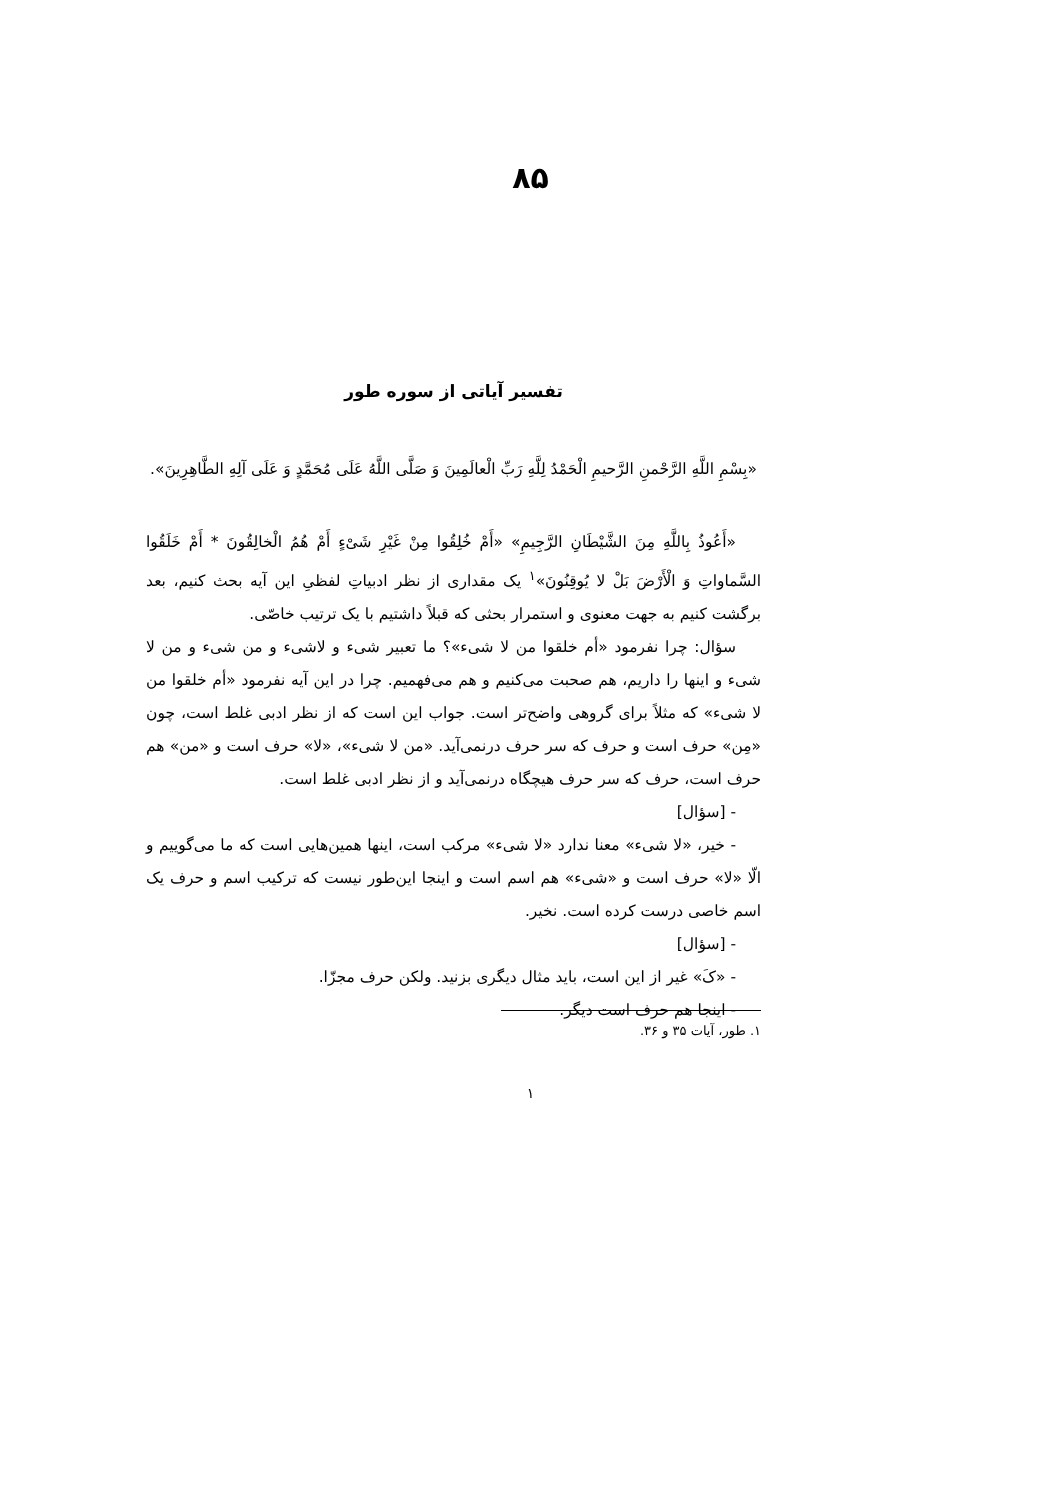۸۵
تفسیر آیاتی از سوره طور
«بِسْمِ اللَّهِ الرَّحْمنِ الرَّحیمِ الْحَمْدُ لِلَّهِ رَبِّ الْعالَمِینَ وَ صَلَّی اللَّهُ عَلَی مُحَمَّدٍ وَ عَلَی آلِهِ الطَّاهِرِینَ».
«أَعُوذُ بِاللَّهِ مِنَ الشَّیْطَانِ الرَّجِیمِ» «أَمْ خُلِقُوا مِنْ غَیْرِ شَیْءٍ أَمْ هُمُ الْخالِقُونَ * أَمْ خَلَقُوا السَّماواتِ وَ الْأَرْضَ بَلْ لا یُوقِنُونَ»<sup>۱</sup> یک مقداری از نظر ادبیاتِ لفظیِ این آیه بحث کنیم، بعد برگشت کنیم به جهت معنوی و استمرار بحثی که قبلاً داشتیم با یک ترتیب خاصّی.
سؤال: چرا نفرمود «أم خلقوا من لا شیء»؟ ما تعبیر شیء و لاشیء و من شیء و من لا شیء و اینها را داریم، هم صحبت می‌کنیم و هم می‌فهمیم. چرا در این آیه نفرمود «أم خلقوا من لا شیء» که مثلاً برای گروهی واضح‌تر است. جواب این است که از نظر ادبی غلط است، چون «مِن» حرف است و حرف که سر حرف درنمی‌آید. «من لا شیء»، «لا» حرف است و «من» هم حرف است، حرف که سر حرف هیچگاه درنمی‌آید و از نظر ادبی غلط است.
- [سؤال]
- خیر، «لا شیء» معنا ندارد «لا شیء» مرکب است، اینها همین‌هایی است که ما می‌گوییم و الّا «لا» حرف است و «شیء» هم اسم است و اینجا این‌طور نیست که ترکیب اسم و حرف یک اسم خاصی درست کرده است. نخیر.
- [سؤال]
- «کَ» غیر از این است، باید مثال دیگری بزنید. ولکن حرف مجزّا.
- اینجا هم حرف است دیگر.
۱. طور، آیات ۳۵ و ۳۶.
۱